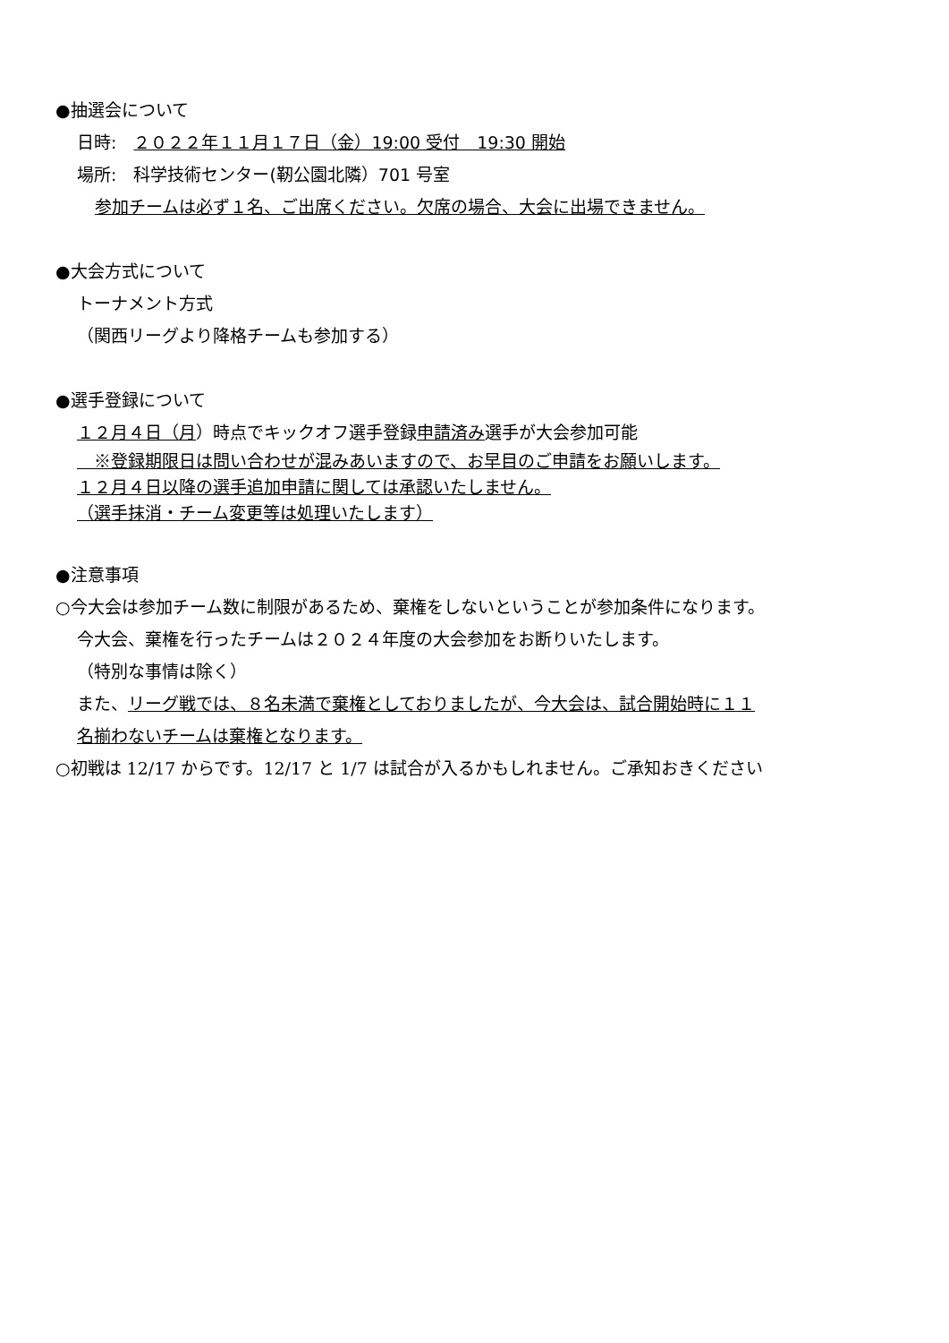●抽選会について
日時:　２０２２年１１月１７日（金）19:00 受付　19:30 開始
場所:　科学技術センター(靭公園北隣）701 号室
参加チームは必ず１名、ご出席ください。欠席の場合、大会に出場できません。
●大会方式について
トーナメント方式
（関西リーグより降格チームも参加する）
●選手登録について
１２月４日（月）時点でキックオフ選手登録申請済み選手が大会参加可能
　※登録期限日は問い合わせが混みあいますので、お早目のご申請をお願いします。
１２月４日以降の選手追加申請に関しては承認いたしません。
（選手抹消・チーム変更等は処理いたします）
●注意事項
○今大会は参加チーム数に制限があるため、棄権をしないということが参加条件になります。
今大会、棄権を行ったチームは２０２４年度の大会参加をお断りいたします。
（特別な事情は除く）
また、リーグ戦では、８名未満で棄権としておりましたが、今大会は、試合開始時に１１
名揃わないチームは棄権となります。
○初戦は 12/17 からです。12/17 と 1/7 は試合が入るかもしれません。ご承知おきください